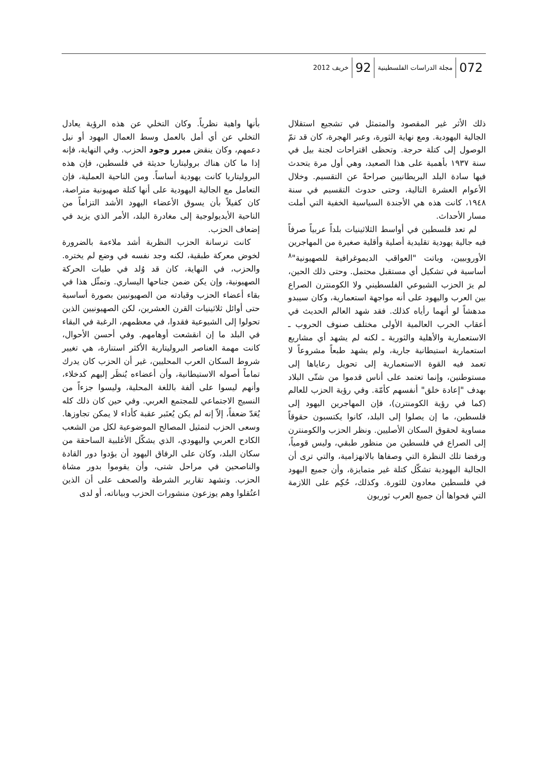072 مجلة الدراسات الفلسطينية 92 خريف 2012
ذلك الأثر غير المقصود والمتمثل في تشجيع استقلال الجالية اليهودية. ومع نهاية الثورة، وعبر الهجرة، كان قد تمّ الوصول إلى كتلة حرجة. وتحظى اقتراحات لجنة بيل في سنة ١٩٣٧ بأهمية على هذا الصعيد، وهي أول مرة يتحدث فيها سادة البلد البريطانيين صراحةً عن التقسيم. وخلال الأعوام العشرة التالية، وحتى حدوث التقسيم في سنة ١٩٤٨، كانت هذه هي الأجندة السياسية الخفية التي أملت مسار الأحداث.
لم تعد فلسطين في أواسط الثلاثينيات بلداً عربياً صرفاً فيه جالية يهودية تقليدية أصلية وأقلية صغيرة من المهاجرين الأوروبيين، وباتت "العواقب الديموغرافية للصهيونية"<sup>٨</sup> أساسية في تشكيل أي مستقبل محتمل. وحتى ذلك الحين، لم يرَ الحزب الشيوعي الفلسطيني ولا الكومنترن الصراع بين العرب واليهود على أنه مواجهة استعمارية، وكان سيبدو مدهشاً لو أنهما رأياه كذلك. فقد شهد العالم الحديث في أعقاب الحرب العالمية الأولى مختلف صنوف الحروب ـ الاستعمارية والأهلية والثورية ـ لكنه لم يشهد أي مشاريع استعمارية استيطانية جارية، ولم يشهد طبعاً مشروعاً لا تعمد فيه القوة الاستعمارية إلى تحويل رعاياها إلى مستوطنين، وإنما تعتمد على أناس قدموا من شتّى البلاد بهدف "إعادة خلق" أنفسهم كأمّة. وفي رؤية الحزب للعالم (كما في رؤية الكومنترن)، فإن المهاجرين اليهود إلى فلسطين، ما إن يصلوا إلى البلد، كانوا يكتسبون حقوقاً مساوية لحقوق السكان الأصليين. ونظر الحزب والكومنترن إلى الصراع في فلسطين من منظور طبقي، وليس قومياً، ورفضا تلك النظرة التي وصفاها بالانهزامية، والتي ترى أن الجالية اليهودية تشكّل كتلة غير متمايزة، وأن جميع اليهود في فلسطين معادون للثورة. وكذلك، حُكِم على اللازمة التي فحواها أن جميع العرب ثوريون
بأنها واهية نظرياً. وكان التخلي عن هذه الرؤية يعادل التخلي عن أي أمل بالعمل وسط العمال اليهود أو نيل دعمهم، وكان ينقض مبرر وجود الحزب. وفي النهاية، فإنه إذا ما كان هناك بروليتاريا حديثة في فلسطين، فإن هذه البروليتاريا كانت يهودية أساساً. ومن الناحية العملية، فإن التعامل مع الجالية اليهودية على أنها كتلة صهيونية متراصة، كان كفيلاً بأن يسوق الأعضاء اليهود الأشد التزاماً من الناحية الأيديولوجية إلى مغادرة البلد، الأمر الذي يزيد في إضعاف الحزب.
كانت ترسانة الحزب النظرية أشد ملاءمة بالضرورة لخوض معركة طبقية، لكنه وجد نفسه في وضع لم يختره. والحزب، في النهاية، كان قد وُلد في طيات الحركة الصهيونية، وإن يكن ضمن جناحها اليساري. وتمثّل هذا في بقاء أعضاء الحزب وقيادته من الصهيونيين بصورة أساسية حتى أوائل ثلاثينيات القرن العشرين، لكن الصهيونيين الذين تحولوا إلى الشيوعية فقدوا، في معظمهم، الرغبة في البقاء في البلد ما إن انقشعت أوهامهم. وفي أحسن الأحوال، كانت مهمة العناصر البروليتارية الأكثر استنارة، هي تغيير شروط السكان العرب المحليين، غير أن الحزب كان يدرك تماماً أصوله الاستيطانية، وأن أعضاءه يُنظَر إليهم كدخلاء، وأنهم ليسوا على ألفة باللغة المحلية، وليسوا جزءاً من النسيج الاجتماعي للمجتمع العربي. وفي حين كان ذلك كله يُعَدّ ضعفاً، إلاّ إنه لم يكن يُعتَبر عقبة كأداء لا يمكن تجاوزها. وسعى الحزب لتمثيل المصالح الموضوعية لكل من الشعب الكادح العربي واليهودي، الذي يشكّل الأغلبية الساحقة من سكان البلد، وكان على الرفاق اليهود أن يؤدوا دور القادة والناصحين في مراحل شتى، وأن يقوموا بدور مشاة الحزب. وتشهد تقارير الشرطة والصحف على أن الذين اعتُقلوا وهم يوزعون منشورات الحزب وبياناته، أو لدى